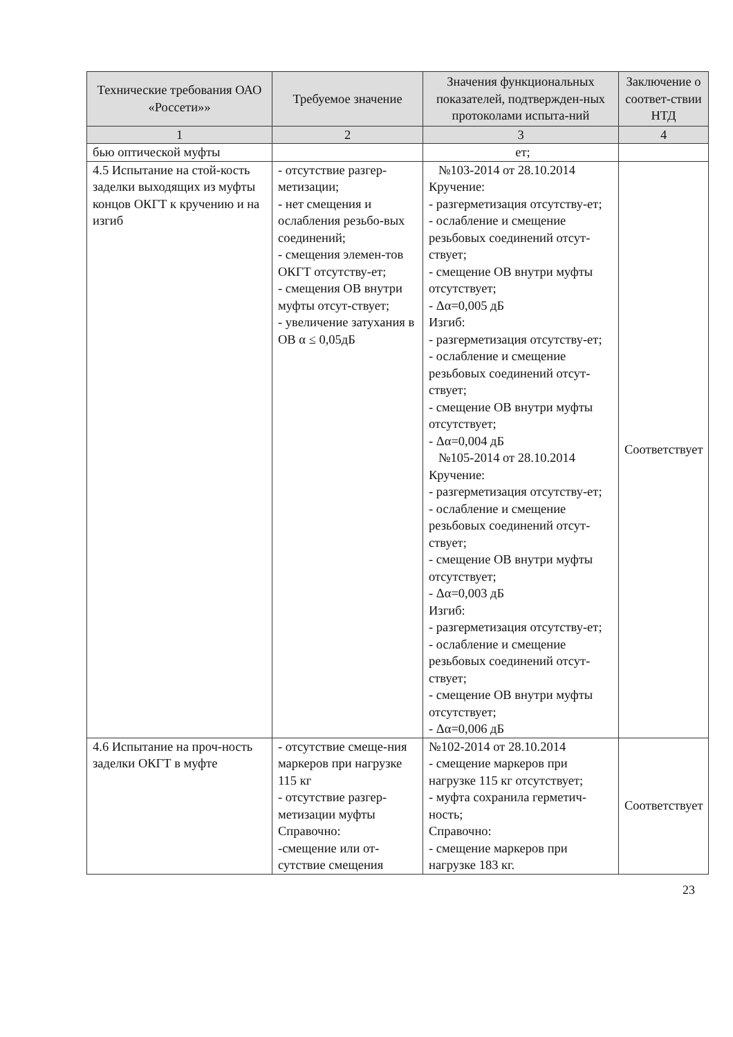| Технические требования ОАО «Россети»» | Требуемое значение | Значения функциональных показателей, подтвержден-ных протоколами испыта-ний | Заключение о соответ-ствии НТД |
| --- | --- | --- | --- |
| 1 | 2 | 3 | 4 |
| бью оптической муфты | | ет; | |
| 4.5 Испытание на стой-кость заделки выходящих из муфты концов ОКГТ к кручению и на изгиб | - отсутствие разгер-метизации; - нет смещения и ослабления резьбо-вых соединений; - смещения элемен-тов ОКГТ отсутству-ет; - смещения ОВ внутри муфты отсут-ствует; - увеличение затухания в ОВ α ≤ 0,05дБ | №103-2014 от 28.10.2014 Кручение: - разгерметизация отсутству-ет; - ослабление и смещение резьбовых соединений отсут-ствует; - смещение ОВ внутри муфты отсутствует; - Δα=0,005 дБ Изгиб: - разгерметизация отсутству-ет; - ослабление и смещение резьбовых соединений отсут-ствует; - смещение ОВ внутри муфты отсутствует; - Δα=0,004 дБ №105-2014 от 28.10.2014 Кручение: - разгерметизация отсутству-ет; - ослабление и смещение резьбовых соединений отсут-ствует; - смещение ОВ внутри муфты отсутствует; - Δα=0,003 дБ Изгиб: - разгерметизация отсутству-ет; - ослабление и смещение резьбовых соединений отсут-ствует; - смещение ОВ внутри муфты отсутствует; - Δα=0,006 дБ | Соответствует |
| 4.6 Испытание на проч-ность заделки ОКГТ в муфте | - отсутствие смеще-ния маркеров при нагрузке 115 кг - отсутствие разгер-метизации муфты Справочно: -смещение или от-сутствие смещения | №102-2014 от 28.10.2014 - смещение маркеров при нагрузке 115 кг отсутствует; - муфта сохранила герметич-ность; Справочно: - смещение маркеров при нагрузке 183 кг. | Соответствует |
23